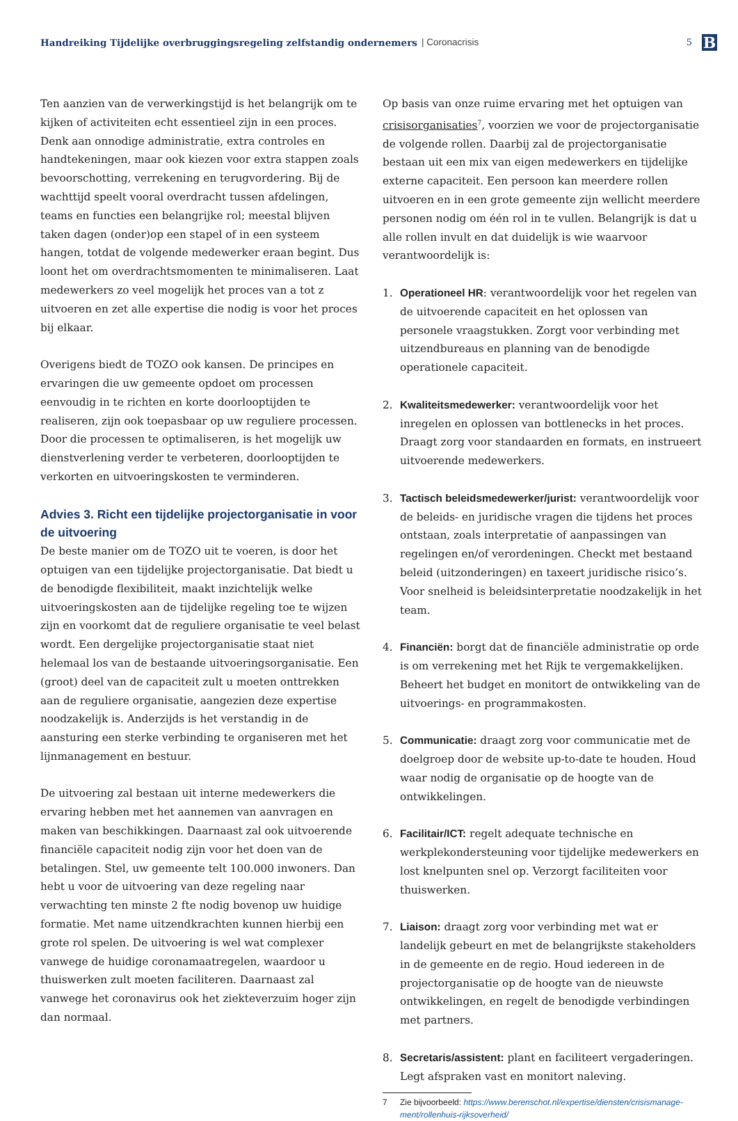Handreiking Tijdelijke overbruggingsregeling zelfstandig ondernemers | Coronacrisis 5
B
Ten aanzien van de verwerkingstijd is het belangrijk om te kijken of activiteiten echt essentieel zijn in een proces. Denk aan onnodige administratie, extra controles en handtekeningen, maar ook kiezen voor extra stappen zoals bevoorschotting, verrekening en terugvordering. Bij de wachttijd speelt vooral overdracht tussen afdelingen, teams en functies een belangrijke rol; meestal blijven taken dagen (onder)op een stapel of in een systeem hangen, totdat de volgende medewerker eraan begint. Dus loont het om overdrachtsmomenten te minimaliseren. Laat medewerkers zo veel mogelijk het proces van a tot z uitvoeren en zet alle expertise die nodig is voor het proces bij elkaar.
Overigens biedt de TOZO ook kansen. De principes en ervaringen die uw gemeente opdoet om processen eenvoudig in te richten en korte doorlooptijden te realiseren, zijn ook toepasbaar op uw reguliere processen. Door die processen te optimaliseren, is het mogelijk uw dienstverlening verder te verbeteren, doorlooptijden te verkorten en uitvoeringskosten te verminderen.
Advies 3. Richt een tijdelijke projectorganisatie in voor de uitvoering
De beste manier om de TOZO uit te voeren, is door het optuigen van een tijdelijke projectorganisatie. Dat biedt u de benodigde flexibiliteit, maakt inzichtelijk welke uitvoeringskosten aan de tijdelijke regeling toe te wijzen zijn en voorkomt dat de reguliere organisatie te veel belast wordt. Een dergelijke projectorganisatie staat niet helemaal los van de bestaande uitvoeringsorganisatie. Een (groot) deel van de capaciteit zult u moeten onttrekken aan de reguliere organisatie, aangezien deze expertise noodzakelijk is. Anderzijds is het verstandig in de aansturing een sterke verbinding te organiseren met het lijnmanagement en bestuur.
De uitvoering zal bestaan uit interne medewerkers die ervaring hebben met het aannemen van aanvragen en maken van beschikkingen. Daarnaast zal ook uitvoerende financiële capaciteit nodig zijn voor het doen van de betalingen. Stel, uw gemeente telt 100.000 inwoners. Dan hebt u voor de uitvoering van deze regeling naar verwachting ten minste 2 fte nodig bovenop uw huidige formatie. Met name uitzendkrachten kunnen hierbij een grote rol spelen. De uitvoering is wel wat complexer vanwege de huidige coronamaatregelen, waardoor u thuiswerken zult moeten faciliteren. Daarnaast zal vanwege het coronavirus ook het ziekteverzuim hoger zijn dan normaal.
Op basis van onze ruime ervaring met het optuigen van crisisorganisaties<sup>7</sup>, voorzien we voor de projectorganisatie de volgende rollen. Daarbij zal de projectorganisatie bestaan uit een mix van eigen medewerkers en tijdelijke externe capaciteit. Een persoon kan meerdere rollen uitvoeren en in een grote gemeente zijn wellicht meerdere personen nodig om één rol in te vullen. Belangrijk is dat u alle rollen invult en dat duidelijk is wie waarvoor verantwoordelijk is:
1. Operationeel HR: verantwoordelijk voor het regelen van de uitvoerende capaciteit en het oplossen van personele vraagstukken. Zorgt voor verbinding met uitzendbureaus en planning van de benodigde operationele capaciteit.
2. Kwaliteitsmedewerker: verantwoordelijk voor het inregelen en oplossen van bottlenecks in het proces. Draagt zorg voor standaarden en formats, en instrueert uitvoerende medewerkers.
3. Tactisch beleidsmedewerker/jurist: verantwoordelijk voor de beleids- en juridische vragen die tijdens het proces ontstaan, zoals interpretatie of aanpassingen van regelingen en/of verordeningen. Checkt met bestaand beleid (uitzonderingen) en taxeert juridische risico’s. Voor snelheid is beleidsinterpretatie noodzakelijk in het team.
4. Financiën: borgt dat de financiële administratie op orde is om verrekening met het Rijk te vergemakkelijken. Beheert het budget en monitort de ontwikkeling van de uitvoerings- en programmakosten.
5. Communicatie: draagt zorg voor communicatie met de doelgroep door de website up-to-date te houden. Houd waar nodig de organisatie op de hoogte van de ontwikkelingen.
6. Facilitair/ICT: regelt adequate technische en werkplekondersteuning voor tijdelijke medewerkers en lost knelpunten snel op. Verzorgt faciliteiten voor thuiswerken.
7. Liaison: draagt zorg voor verbinding met wat er landelijk gebeurt en met de belangrijkste stakeholders in de gemeente en de regio. Houd iedereen in de projectorganisatie op de hoogte van de nieuwste ontwikkelingen, en regelt de benodigde verbindingen met partners.
8. Secretaris/assistent: plant en faciliteert vergaderingen. Legt afspraken vast en monitort naleving.
7 Zie bijvoorbeeld: https://www.berenschot.nl/expertise/diensten/crisismanage-ment/rollenhuis-rijksoverheid/